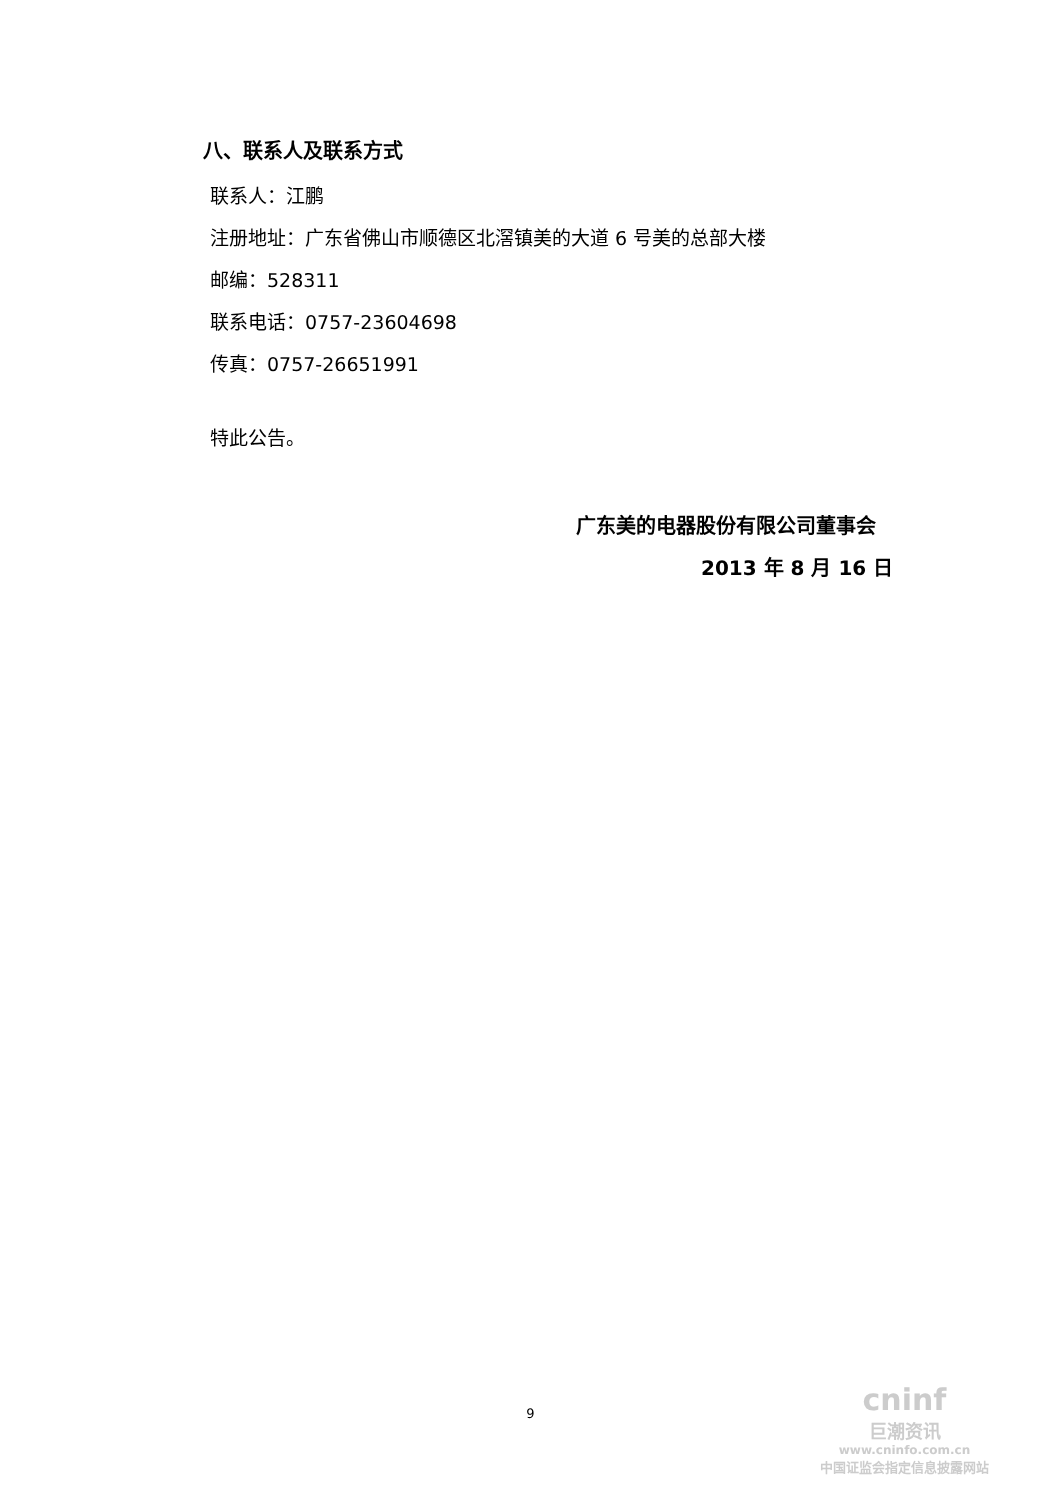八、联系人及联系方式
联系人：江鹏
注册地址：广东省佛山市顺德区北滘镇美的大道 6 号美的总部大楼
邮编：528311
联系电话：0757-23604698
传真：0757-26651991
特此公告。
广东美的电器股份有限公司董事会
2013 年 8 月 16 日
9
cninf
巨潮资讯
www.cninfo.com.cn
中国证监会指定信息披露网站